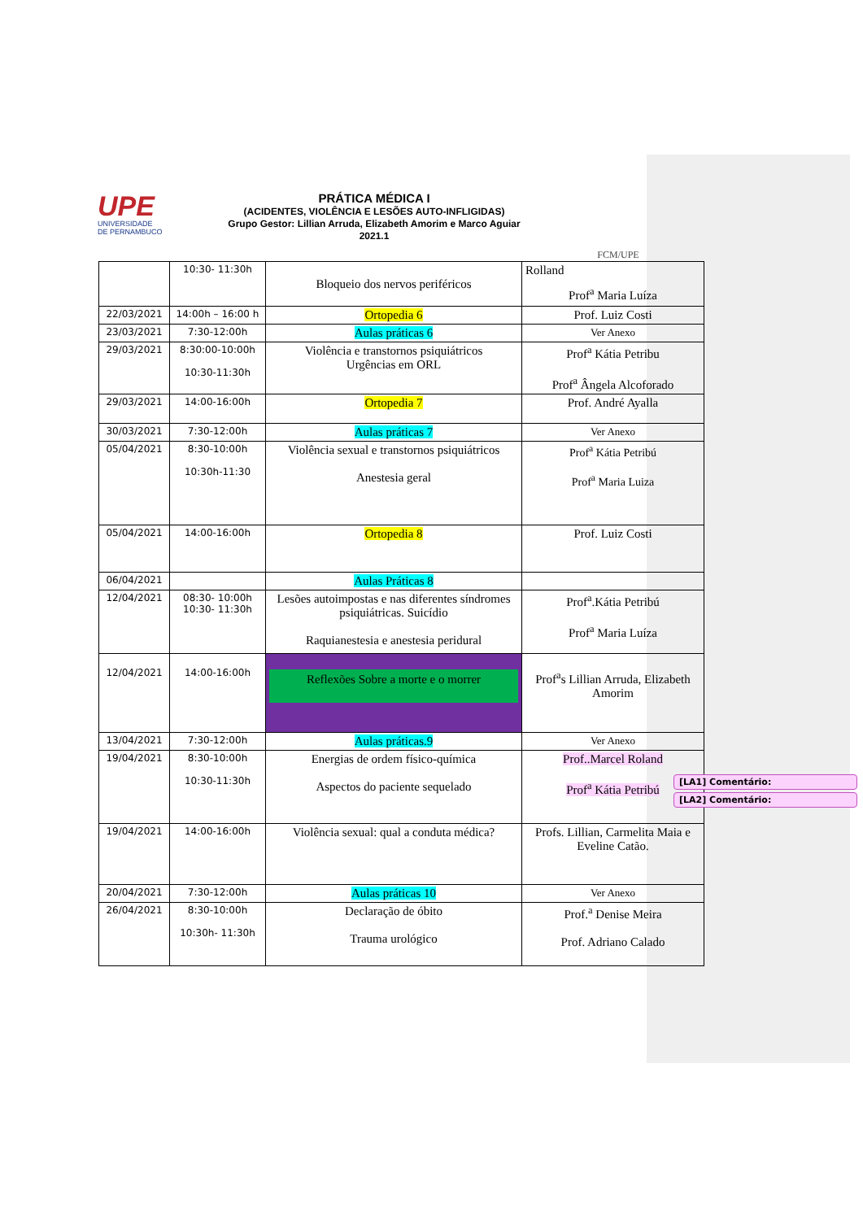UPE
UNIVERSIDADE
DE PERNAMBUCO
PRÁTICA MÉDICA I
(ACIDENTES, VIOLÊNCIA E LESÕES AUTO-INFLIGIDAS)
Grupo Gestor: Lillian Arruda, Elizabeth Amorim e Marco Aguiar
2021.1
FCM/UPE
| | 10:30- 11:30h | Bloqueio dos nervos periféricos | Rolland Prof<sup>a</sup> Maria Luíza |
| 22/03/2021 | 14:00h – 16:00 h | Ortopedia 6 | Prof. Luiz Costi |
| 23/03/2021 | 7:30-12:00h | Aulas práticas 6 | Ver Anexo |
| 29/03/2021 | 8:30:00-10:00h 10:30-11:30h | Violência e transtornos psiquiátricos Urgências em ORL | Prof<sup>a</sup> Kátia Petribu Prof<sup>a</sup> Ângela Alcoforado |
| 29/03/2021 | 14:00-16:00h | Ortopedia 7 | Prof. André Ayalla |
| 30/03/2021 | 7:30-12:00h | Aulas práticas 7 | Ver Anexo |
| 05/04/2021 | 8:30-10:00h 10:30h-11:30 | Violência sexual e transtornos psiquiátricos Anestesia geral | Prof<sup>a</sup> Kátia Petribú Prof<sup>a</sup> Maria Luiza |
| 05/04/2021 | 14:00-16:00h | Ortopedia 8 | Prof. Luiz Costi |
| 06/04/2021 | | Aulas Práticas 8 | |
| 12/04/2021 | 08:30- 10:00h 10:30- 11:30h | Lesões autoimpostas e nas diferentes síndromes psiquiátricas. Suicídio Raquianestesia e anestesia peridural | Prof<sup>a</sup>.Kátia Petribú Prof<sup>a</sup> Maria Luíza |
| 12/04/2021 | 14:00-16:00h | Reflexões Sobre a morte e o morrer | Prof<sup>a</sup>s Lillian Arruda, Elizabeth Amorim |
| 13/04/2021 | 7:30-12:00h | Aulas práticas.9 | Ver Anexo |
| 19/04/2021 | 8:30-10:00h 10:30-11:30h | Energias de ordem físico-química Aspectos do paciente sequelado | Prof..Marcel Roland Prof<sup>a</sup> Kátia Petribú |
| 19/04/2021 | 14:00-16:00h | Violência sexual: qual a conduta médica? | Profs. Lillian, Carmelita Maia e Eveline Catão. |
| 20/04/2021 | 7:30-12:00h | Aulas práticas 10 | Ver Anexo |
| 26/04/2021 | 8:30-10:00h 10:30h- 11:30h | Declaração de óbito Trauma urológico | Prof.<sup>a</sup> Denise Meira Prof. Adriano Calado |
[LA1] Comentário:
[LA2] Comentário: